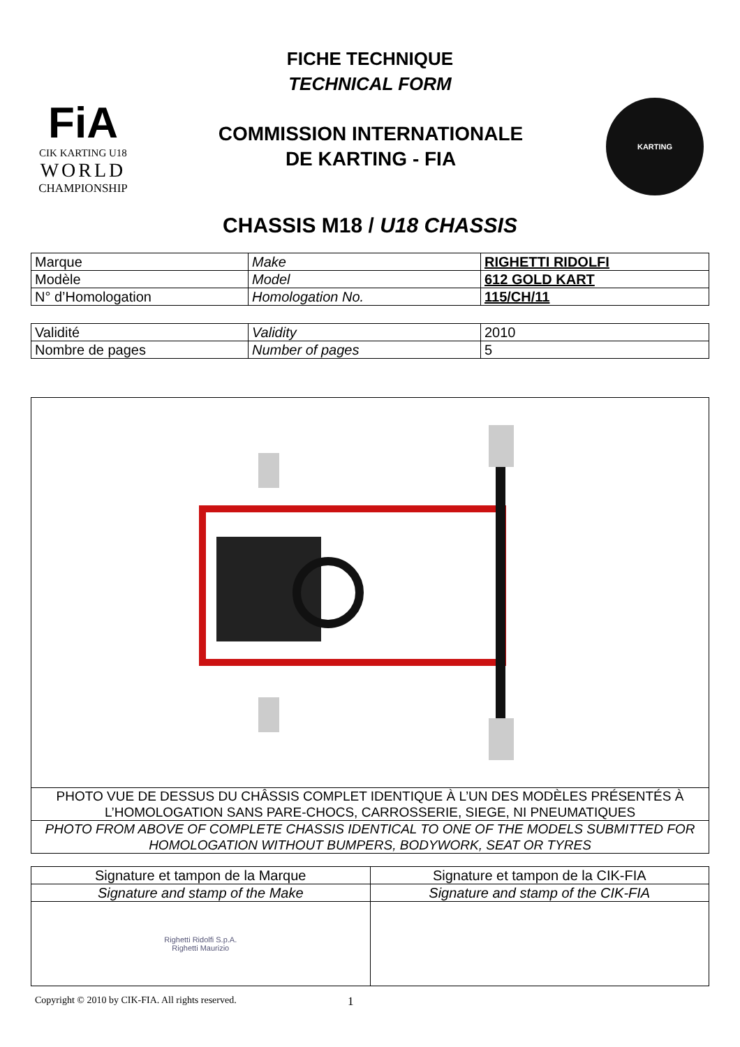FICHE TECHNIQUE
TECHNICAL FORM
FiA
CIK KARTING U18
WORLD
CHAMPIONSHIP
COMMISSION INTERNATIONALE
DE KARTING - FIA
KARTING
CHASSIS M18 / U18 CHASSIS
| Marque | Make | RIGHETTI RIDOLFI |
| Modèle | Model | 612 GOLD KART |
| N° d’Homologation | Homologation No. | 115/CH/11 |
| Validité | Validity | 2010 |
| Nombre de pages | Number of pages | 5 |
PHOTO VUE DE DESSUS DU CHÂSSIS COMPLET IDENTIQUE À L’UN DES MODÈLES PRÉSENTÉS À L’HOMOLOGATION SANS PARE-CHOCS, CARROSSERIE, SIEGE, NI PNEUMATIQUES
PHOTO FROM ABOVE OF COMPLETE CHASSIS IDENTICAL TO ONE OF THE MODELS SUBMITTED FOR HOMOLOGATION WITHOUT BUMPERS, BODYWORK, SEAT OR TYRES
| Signature et tampon de la Marque | Signature et tampon de la CIK-FIA |
| Signature and stamp of the Make | Signature and stamp of the CIK-FIA |
| Righetti Ridolfi S.p.A. Righetti Maurizio | |
Copyright © 2010 by CIK-FIA. All rights reserved. 1